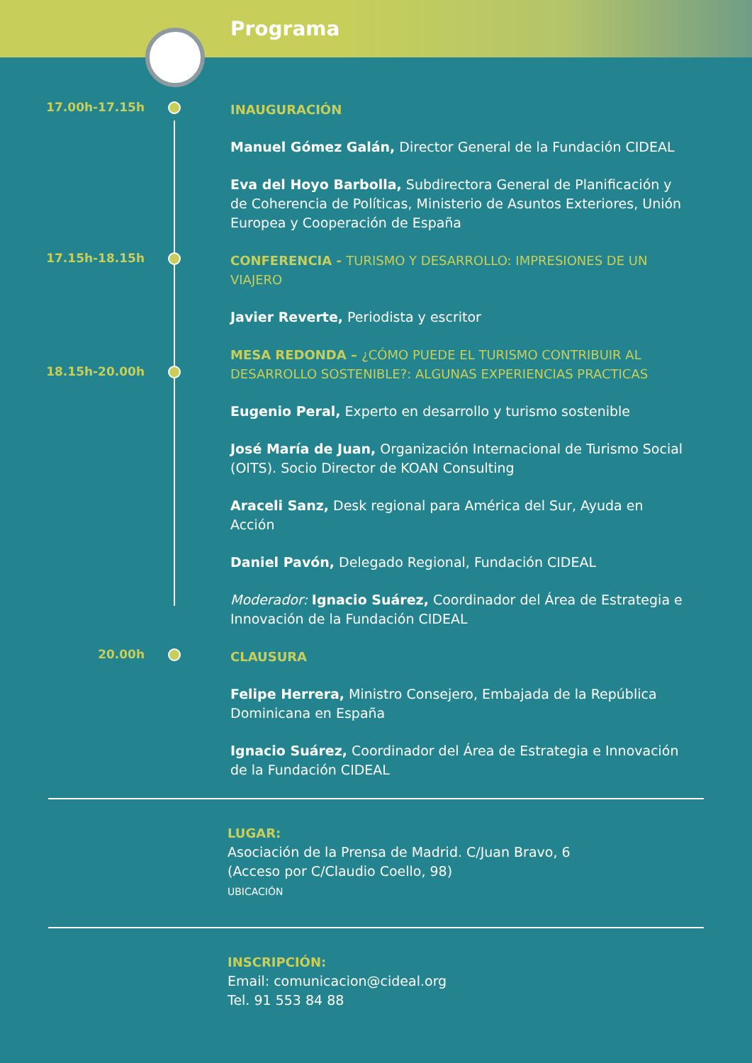Programa
17.00h-17.15h
INAUGURACIÓN
Manuel Gómez Galán, Director General de la Fundación CIDEAL
Eva del Hoyo Barbolla, Subdirectora General de Planificación y de Coherencia de Políticas, Ministerio de Asuntos Exteriores, Unión Europea y Cooperación de España
17.15h-18.15h
CONFERENCIA - TURISMO Y DESARROLLO: IMPRESIONES DE UN VIAJERO
Javier Reverte, Periodista y escritor
18.15h-20.00h
MESA REDONDA – ¿CÓMO PUEDE EL TURISMO CONTRIBUIR AL DESARROLLO SOSTENIBLE?: ALGUNAS EXPERIENCIAS PRACTICAS
Eugenio Peral, Experto en desarrollo y turismo sostenible
José María de Juan, Organización Internacional de Turismo Social (OITS). Socio Director de KOAN Consulting
Araceli Sanz, Desk regional para América del Sur, Ayuda en Acción
Daniel Pavón, Delegado Regional, Fundación CIDEAL
Moderador: Ignacio Suárez, Coordinador del Área de Estrategia e Innovación de la Fundación CIDEAL
20.00h
CLAUSURA
Felipe Herrera, Ministro Consejero, Embajada de la República Dominicana en España
Ignacio Suárez, Coordinador del Área de Estrategia e Innovación de la Fundación CIDEAL
LUGAR:
Asociación de la Prensa de Madrid. C/Juan Bravo, 6
(Acceso por C/Claudio Coello, 98)
UBICACIÓN
INSCRIPCIÓN:
Email: comunicacion@cideal.org
Tel. 91 553 84 88